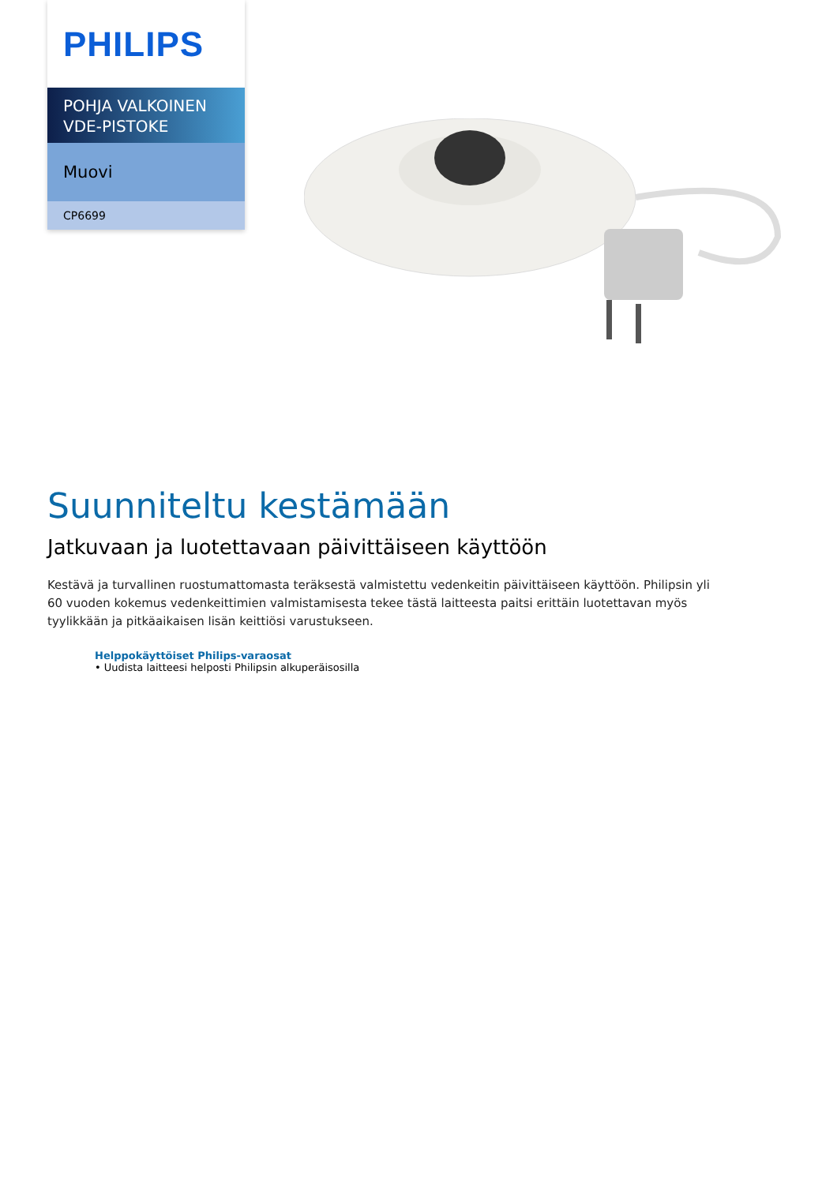PHILIPS
POHJA VALKOINEN VDE-PISTOKE
Muovi
CP6699
Suunniteltu kestämään
Jatkuvaan ja luotettavaan päivittäiseen käyttöön
Kestävä ja turvallinen ruostumattomasta teräksestä valmistettu vedenkeitin päivittäiseen käyttöön. Philipsin yli 60 vuoden kokemus vedenkeittimien valmistamisesta tekee tästä laitteesta paitsi erittäin luotettavan myös tyylikkään ja pitkäaikaisen lisän keittiösi varustukseen.
Helppokäyttöiset Philips-varaosat
• Uudista laitteesi helposti Philipsin alkuperäisosilla